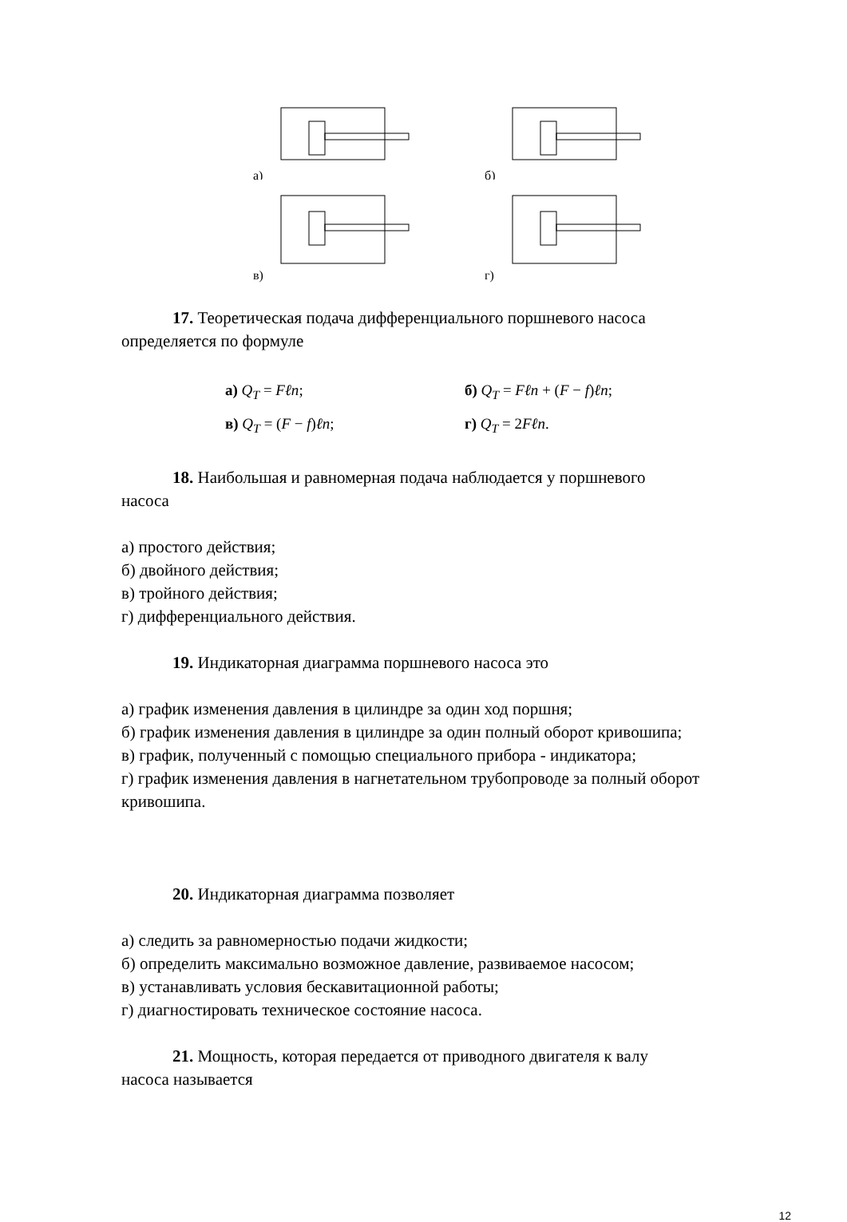а)
б)
в)
г)
17. Теоретическая подача дифференциального поршневого насоса
определяется по формуле
а) Q<sub>T</sub> = Fℓn;
б) Q<sub>T</sub> = Fℓn + (F − f)ℓn;
в) Q<sub>T</sub> = (F − f)ℓn;
г) Q<sub>T</sub> = 2Fℓn.
18. Наибольшая и равномерная подача наблюдается у поршневого
насоса
а) простого действия;
б) двойного действия;
в) тройного действия;
г) дифференциального действия.
19. Индикаторная диаграмма поршневого насоса это
а) график изменения давления в цилиндре за один ход поршня;
б) график изменения давления в цилиндре за один полный оборот кривошипа;
в) график, полученный с помощью специального прибора - индикатора;
г) график изменения давления в нагнетательном трубопроводе за полный оборот кривошипа.
20. Индикаторная диаграмма позволяет
а) следить за равномерностью подачи жидкости;
б) определить максимально возможное давление, развиваемое насосом;
в) устанавливать условия бескавитационной работы;
г) диагностировать техническое состояние насоса.
21. Мощность, которая передается от приводного двигателя к валу
насоса называется
12